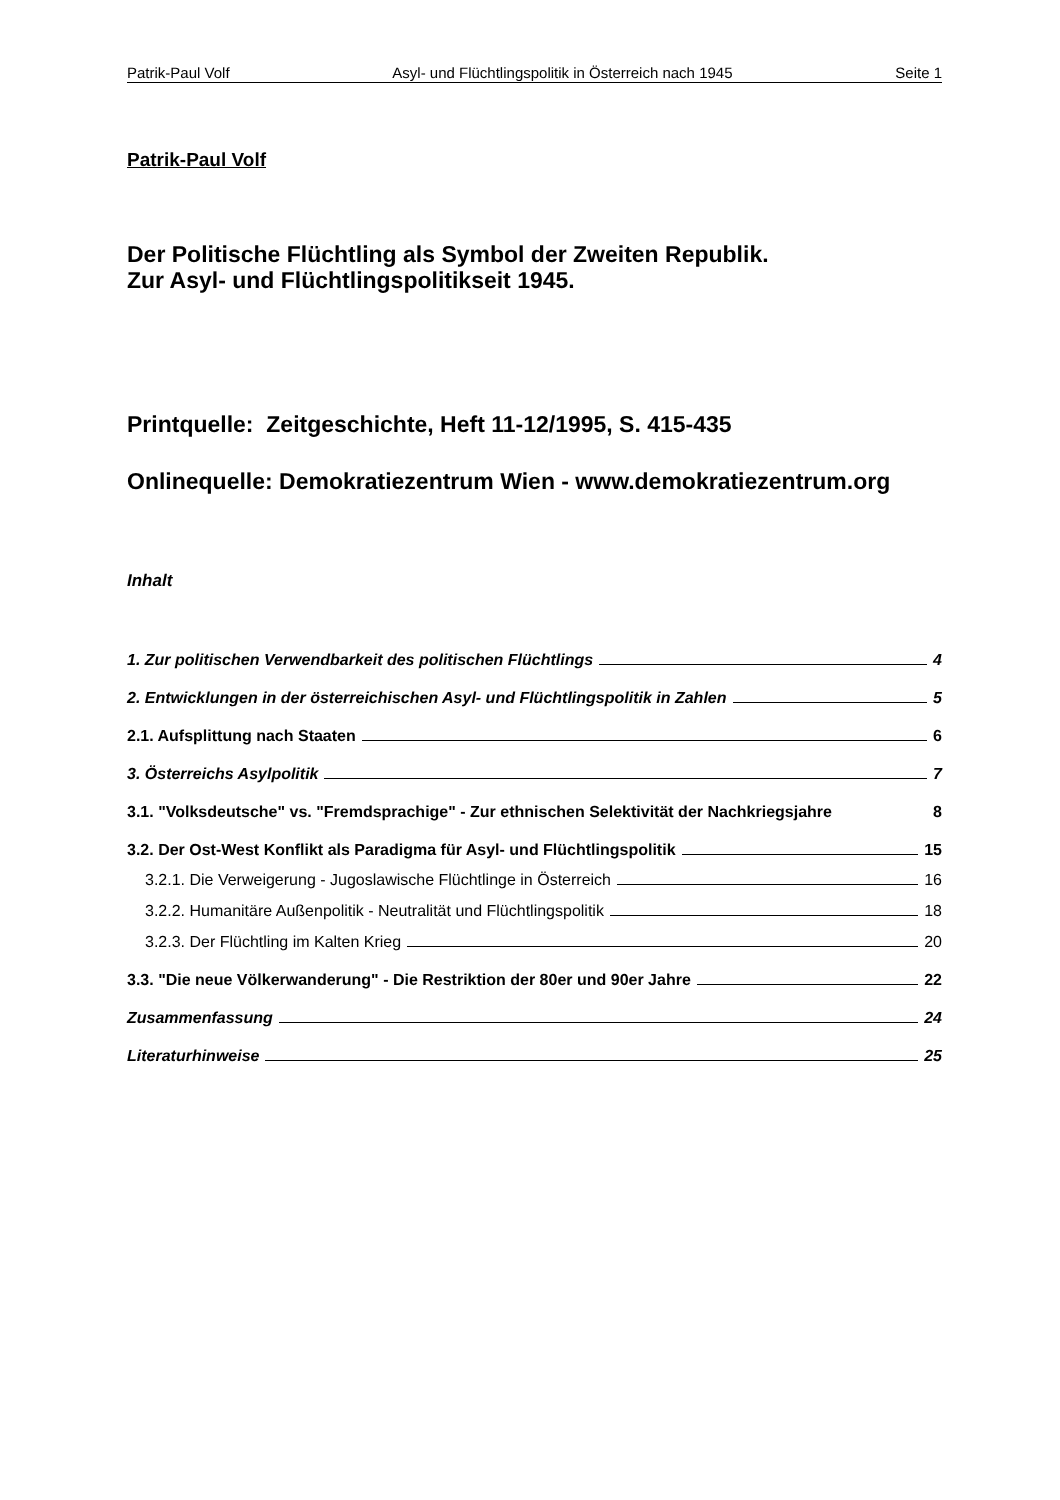Patrik-Paul Volf Asyl- und Flüchtlingspolitik in Österreich nach 1945 Seite 1
Patrik-Paul Volf
Der Politische Flüchtling als Symbol der Zweiten Republik.
Zur Asyl- und Flüchtlingspolitikseit 1945.
Printquelle: Zeitgeschichte, Heft 11-12/1995, S. 415-435
Onlinequelle: Demokratiezentrum Wien - www.demokratiezentrum.org
Inhalt
1. Zur politischen Verwendbarkeit des politischen Flüchtlings 4
2. Entwicklungen in der österreichischen Asyl- und Flüchtlingspolitik in Zahlen 5
2.1. Aufsplittung nach Staaten 6
3. Österreichs Asylpolitik 7
3.1. "Volksdeutsche" vs. "Fremdsprachige" - Zur ethnischen Selektivität der Nachkriegsjahre 8
3.2. Der Ost-West Konflikt als Paradigma für Asyl- und Flüchtlingspolitik 15
3.2.1. Die Verweigerung - Jugoslawische Flüchtlinge in Österreich 16
3.2.2. Humanitäre Außenpolitik - Neutralität und Flüchtlingspolitik 18
3.2.3. Der Flüchtling im Kalten Krieg 20
3.3. "Die neue Völkerwanderung" - Die Restriktion der 80er und 90er Jahre 22
Zusammenfassung 24
Literaturhinweise 25